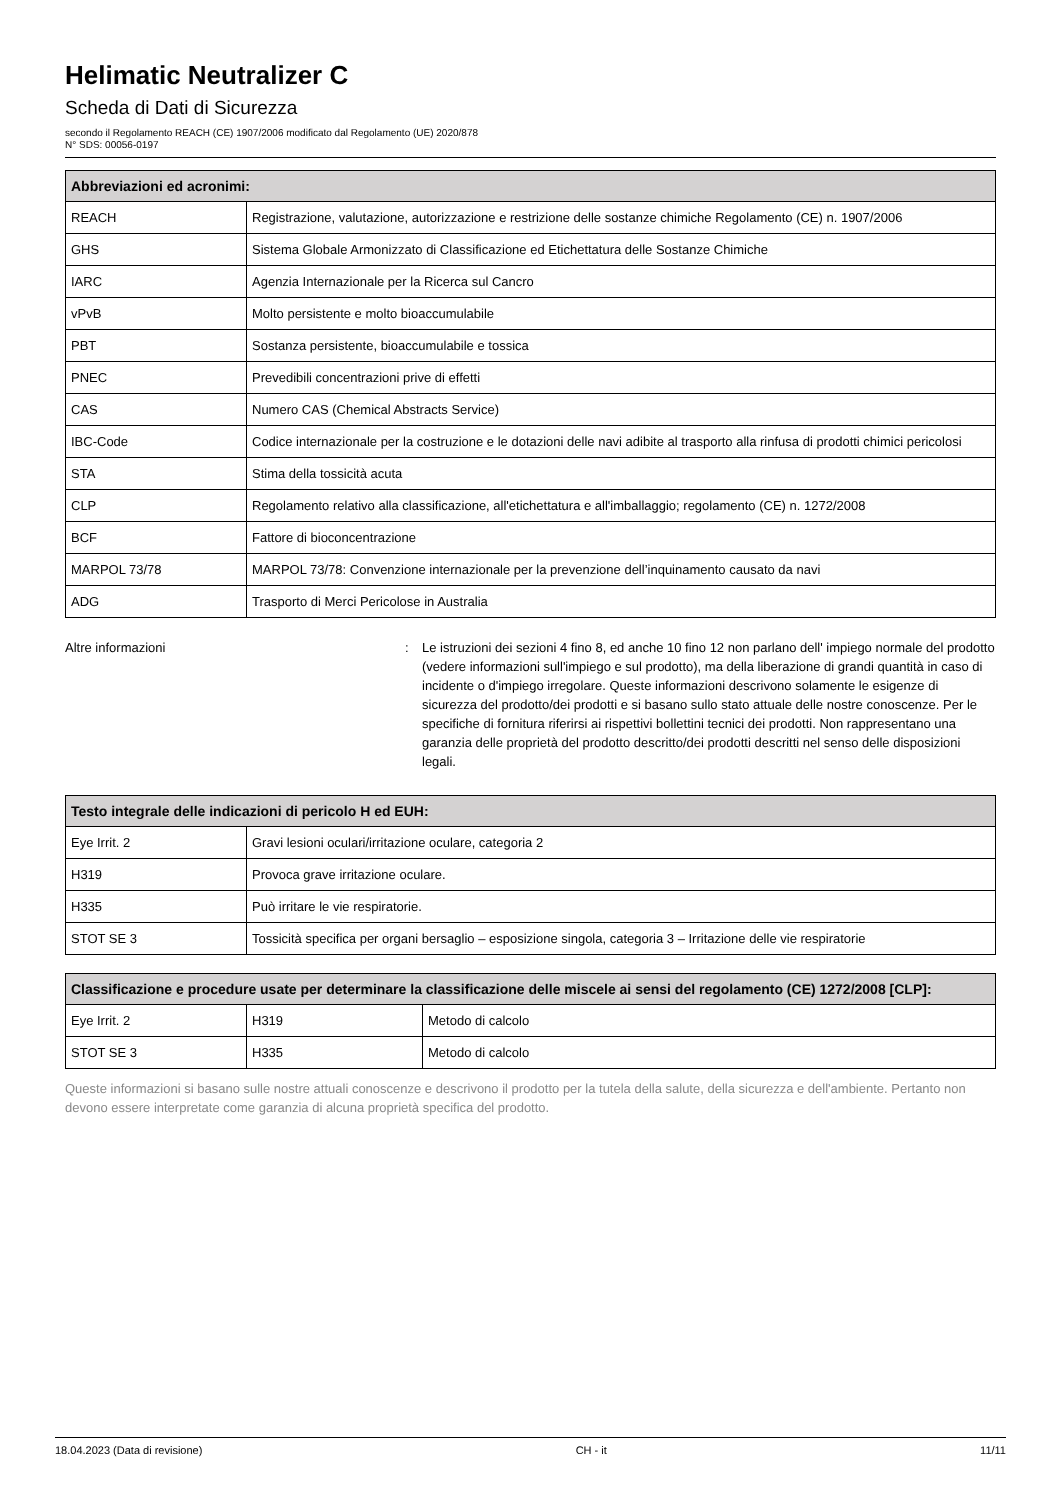Helimatic Neutralizer C
Scheda di Dati di Sicurezza
secondo il Regolamento REACH (CE) 1907/2006 modificato dal Regolamento (UE) 2020/878
N° SDS: 00056-0197
| Abbreviazioni ed acronimi: | |
| --- | --- |
| REACH | Registrazione, valutazione, autorizzazione e restrizione delle sostanze chimiche Regolamento (CE) n. 1907/2006 |
| GHS | Sistema Globale Armonizzato di Classificazione ed Etichettatura delle Sostanze Chimiche |
| IARC | Agenzia Internazionale per la Ricerca sul Cancro |
| vPvB | Molto persistente e molto bioaccumulabile |
| PBT | Sostanza persistente, bioaccumulabile e tossica |
| PNEC | Prevedibili concentrazioni prive di effetti |
| CAS | Numero CAS (Chemical Abstracts Service) |
| IBC-Code | Codice internazionale per la costruzione e le dotazioni delle navi adibite al trasporto alla rinfusa di prodotti chimici pericolosi |
| STA | Stima della tossicità acuta |
| CLP | Regolamento relativo alla classificazione, all'etichettatura e all'imballaggio; regolamento (CE) n. 1272/2008 |
| BCF | Fattore di bioconcentrazione |
| MARPOL 73/78 | MARPOL 73/78: Convenzione internazionale per la prevenzione dell’inquinamento causato da navi |
| ADG | Trasporto di Merci Pericolose in Australia |
Altre informazioni : Le istruzioni dei sezioni 4 fino 8, ed anche 10 fino 12 non parlano dell' impiego normale del prodotto (vedere informazioni sull'impiego e sul prodotto), ma della liberazione di grandi quantità in caso di incidente o d'impiego irregolare. Queste informazioni descrivono solamente le esigenze di sicurezza del prodotto/dei prodotti e si basano sullo stato attuale delle nostre conoscenze. Per le specifiche di fornitura riferirsi ai rispettivi bollettini tecnici dei prodotti. Non rappresentano una garanzia delle proprietà del prodotto descritto/dei prodotti descritti nel senso delle disposizioni legali.
| Testo integrale delle indicazioni di pericolo H ed EUH: | |
| --- | --- |
| Eye Irrit. 2 | Gravi lesioni oculari/irritazione oculare, categoria 2 |
| H319 | Provoca grave irritazione oculare. |
| H335 | Può irritare le vie respiratorie. |
| STOT SE 3 | Tossicità specifica per organi bersaglio – esposizione singola, categoria 3 – Irritazione delle vie respiratorie |
| Classificazione e procedure usate per determinare la classificazione delle miscele ai sensi del regolamento (CE) 1272/2008 [CLP]: | | |
| --- | --- | --- |
| Eye Irrit. 2 | H319 | Metodo di calcolo |
| STOT SE 3 | H335 | Metodo di calcolo |
Queste informazioni si basano sulle nostre attuali conoscenze e descrivono il prodotto per la tutela della salute, della sicurezza e dell'ambiente. Pertanto non devono essere interpretate come garanzia di alcuna proprietà specifica del prodotto.
18.04.2023 (Data di revisione) CH - it 11/11